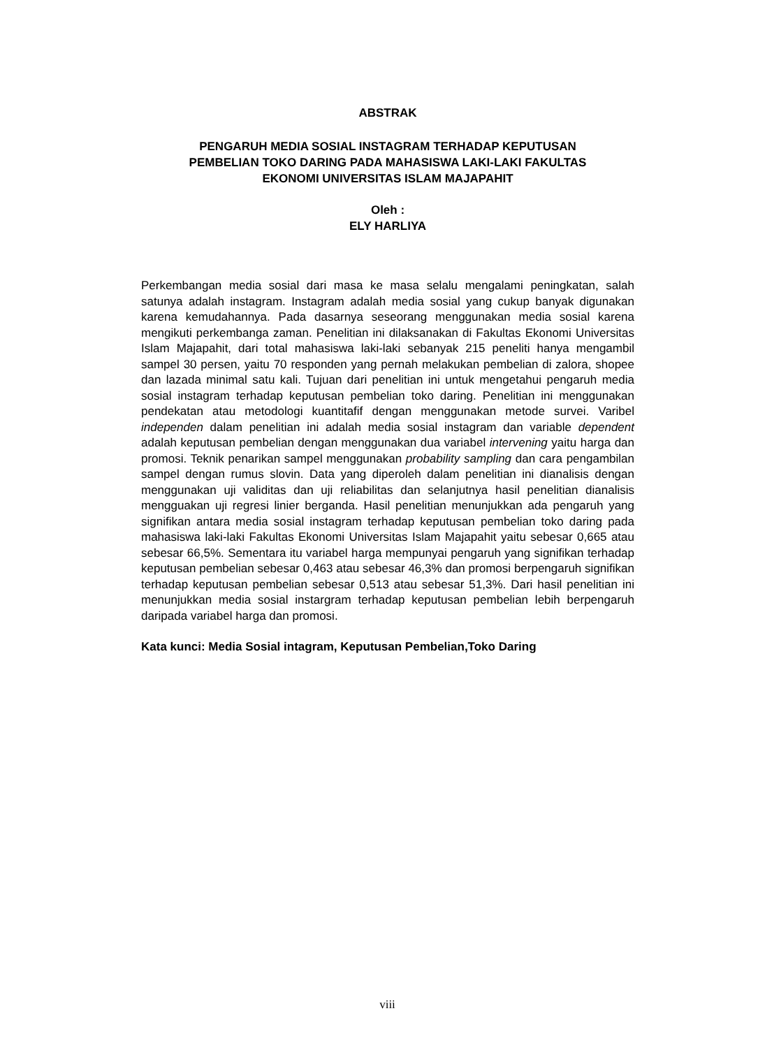ABSTRAK
PENGARUH MEDIA SOSIAL INSTAGRAM TERHADAP KEPUTUSAN
PEMBELIAN TOKO DARING PADA MAHASISWA LAKI-LAKI FAKULTAS
EKONOMI UNIVERSITAS ISLAM MAJAPAHIT
Oleh :
ELY HARLIYA
Perkembangan media sosial dari masa ke masa selalu mengalami peningkatan, salah satunya adalah instagram. Instagram adalah media sosial yang cukup banyak digunakan karena kemudahannya. Pada dasarnya seseorang menggunakan media sosial karena mengikuti perkembanga zaman. Penelitian ini dilaksanakan di Fakultas Ekonomi Universitas Islam Majapahit, dari total mahasiswa laki-laki sebanyak 215 peneliti hanya mengambil sampel 30 persen, yaitu 70 responden yang pernah melakukan pembelian di zalora, shopee dan lazada minimal satu kali. Tujuan dari penelitian ini untuk mengetahui pengaruh media sosial instagram terhadap keputusan pembelian toko daring. Penelitian ini menggunakan pendekatan atau metodologi kuantitafif dengan menggunakan metode survei. Varibel independen dalam penelitian ini adalah media sosial instagram dan variable dependent adalah keputusan pembelian dengan menggunakan dua variabel intervening yaitu harga dan promosi. Teknik penarikan sampel menggunakan probability sampling dan cara pengambilan sampel dengan rumus slovin. Data yang diperoleh dalam penelitian ini dianalisis dengan menggunakan uji validitas dan uji reliabilitas dan selanjutnya hasil penelitian dianalisis mengguakan uji regresi linier berganda. Hasil penelitian menunjukkan ada pengaruh yang signifikan antara media sosial instagram terhadap keputusan pembelian toko daring pada mahasiswa laki-laki Fakultas Ekonomi Universitas Islam Majapahit yaitu sebesar 0,665 atau sebesar 66,5%. Sementara itu variabel harga mempunyai pengaruh yang signifikan terhadap keputusan pembelian sebesar 0,463 atau sebesar 46,3% dan promosi berpengaruh signifikan terhadap keputusan pembelian sebesar 0,513 atau sebesar 51,3%. Dari hasil penelitian ini menunjukkan media sosial instargram terhadap keputusan pembelian lebih berpengaruh daripada variabel harga dan promosi.
Kata kunci: Media Sosial intagram, Keputusan Pembelian,Toko Daring
viii